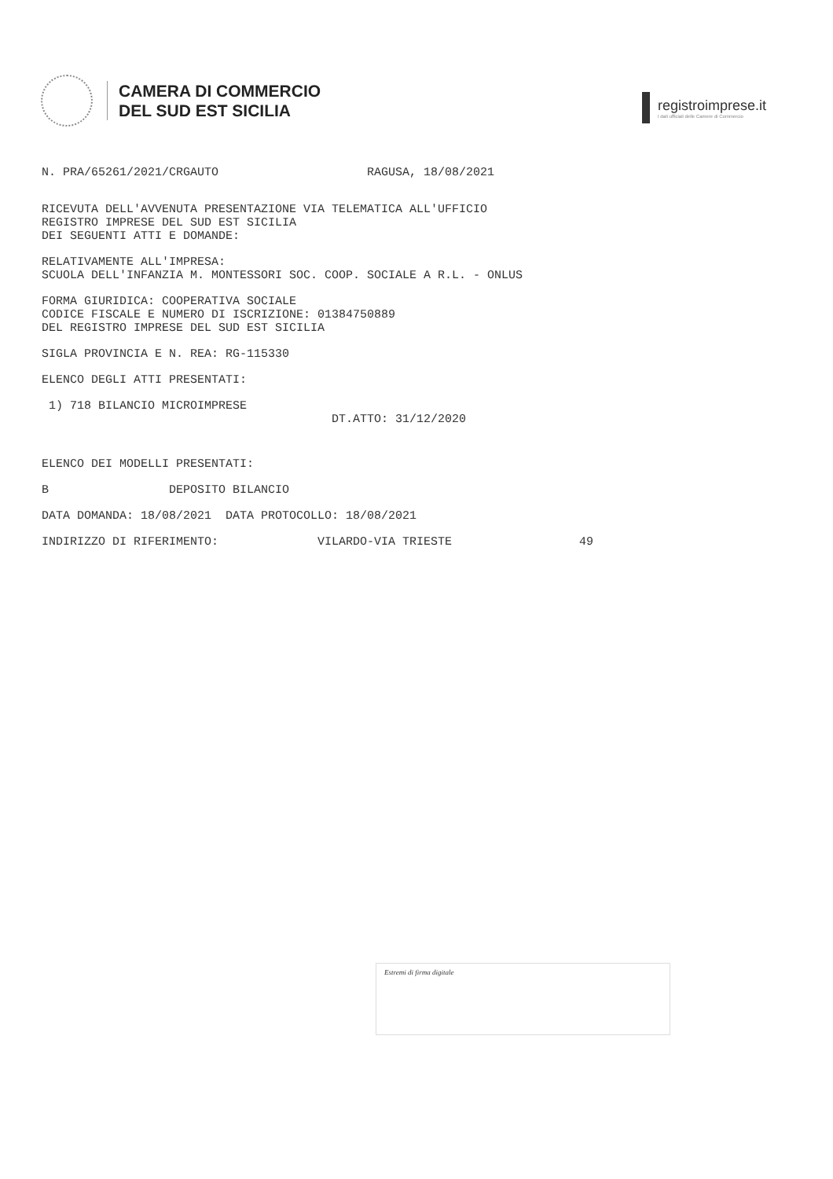CAMERA DI COMMERCIO
DEL SUD EST SICILIA
registroimprese.it
I dati ufficiali delle Camere di Commercio
N. PRA/65261/2021/CRGAUTO RAGUSA, 18/08/2021
RICEVUTA DELL'AVVENUTA PRESENTAZIONE VIA TELEMATICA ALL'UFFICIO REGISTRO IMPRESE DEL SUD EST SICILIA DEI SEGUENTI ATTI E DOMANDE:
RELATIVAMENTE ALL'IMPRESA: SCUOLA DELL'INFANZIA M. MONTESSORI SOC. COOP. SOCIALE A R.L. - ONLUS
FORMA GIURIDICA: COOPERATIVA SOCIALE CODICE FISCALE E NUMERO DI ISCRIZIONE: 01384750889 DEL REGISTRO IMPRESE DEL SUD EST SICILIA
SIGLA PROVINCIA E N. REA: RG-115330
ELENCO DEGLI ATTI PRESENTATI:
1) 718 BILANCIO MICROIMPRESE DT.ATTO: 31/12/2020
ELENCO DEI MODELLI PRESENTATI:
B DEPOSITO BILANCIO
DATA DOMANDA: 18/08/2021 DATA PROTOCOLLO: 18/08/2021
INDIRIZZO DI RIFERIMENTO: VILARDO-VIA TRIESTE 49
Estremi di firma digitale